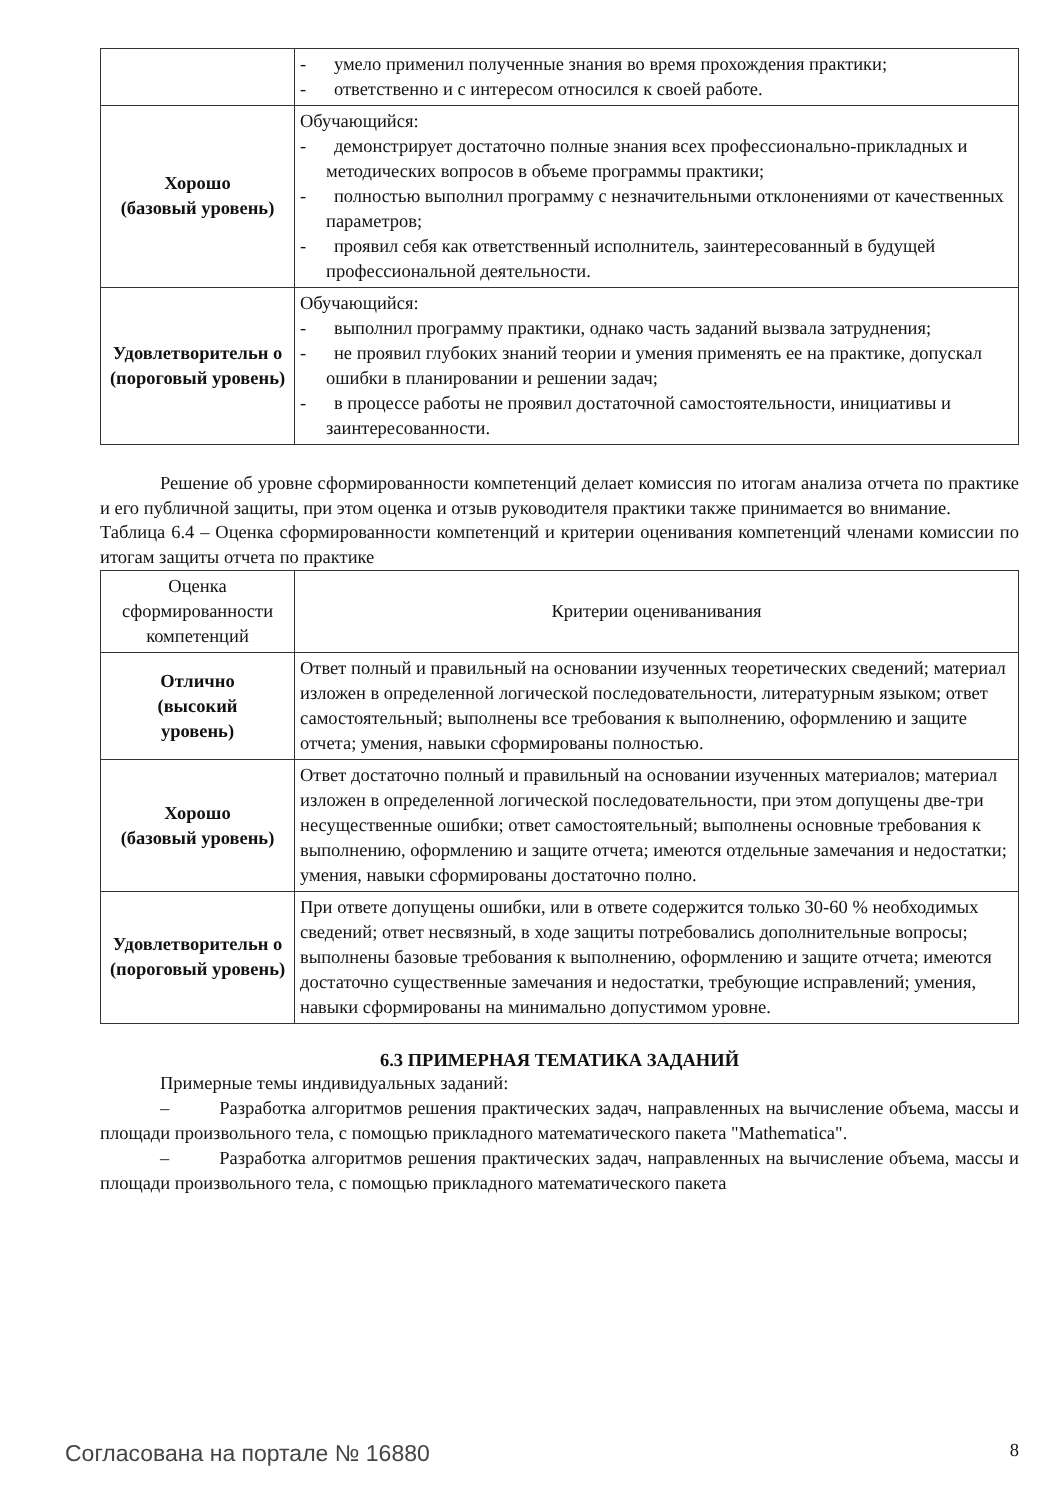| | - умело применил полученные знания во время прохождения практики; - ответственно и с интересом относился к своей работе. |
| Хорошо (базовый уровень) | Обучающийся: - демонстрирует достаточно полные знания всех профессионально-прикладных и методических вопросов в объеме программы практики; - полностью выполнил программу с незначительными отклонениями от качественных параметров; - проявил себя как ответственный исполнитель, заинтересованный в будущей профессиональной деятельности. |
| Удовлетворительн о (пороговый уровень) | Обучающийся: - выполнил программу практики, однако часть заданий вызвала затруднения; - не проявил глубоких знаний теории и умения применять ее на практике, допускал ошибки в планировании и решении задач; - в процессе работы не проявил достаточной самостоятельности, инициативы и заинтересованности. |
Решение об уровне сформированности компетенций делает комиссия по итогам анализа отчета по практике и его публичной защиты, при этом оценка и отзыв руководителя практики также принимается во внимание.
Таблица 6.4 – Оценка сформированности компетенций и критерии оценивания компетенций членами комиссии по итогам защиты отчета по практике
| Оценка сформированности компетенций | Критерии оцениванивания |
| --- | --- |
| Отлично (высокий уровень) | Ответ полный и правильный на основании изученных теоретических сведений; материал изложен в определенной логической последовательности, литературным языком; ответ самостоятельный; выполнены все требования к выполнению, оформлению и защите отчета; умения, навыки сформированы полностью. |
| Хорошо (базовый уровень) | Ответ достаточно полный и правильный на основании изученных материалов; материал изложен в определенной логической последовательности, при этом допущены две-три несущественные ошибки; ответ самостоятельный; выполнены основные требования к выполнению, оформлению и защите отчета; имеются отдельные замечания и недостатки; умения, навыки сформированы достаточно полно. |
| Удовлетворительн о (пороговый уровень) | При ответе допущены ошибки, или в ответе содержится только 30-60 % необходимых сведений; ответ несвязный, в ходе защиты потребовались дополнительные вопросы; выполнены базовые требования к выполнению, оформлению и защите отчета; имеются достаточно существенные замечания и недостатки, требующие исправлений; умения, навыки сформированы на минимально допустимом уровне. |
6.3 ПРИМЕРНАЯ ТЕМАТИКА ЗАДАНИЙ
Примерные темы индивидуальных заданий:
– Разработка алгоритмов решения практических задач, направленных на вычисление объема, массы и площади произвольного тела, с помощью прикладного математического пакета "Mathematica".
– Разработка алгоритмов решения практических задач, направленных на вычисление объема, массы и площади произвольного тела, с помощью прикладного математического пакета
Согласована на портале № 16880 8